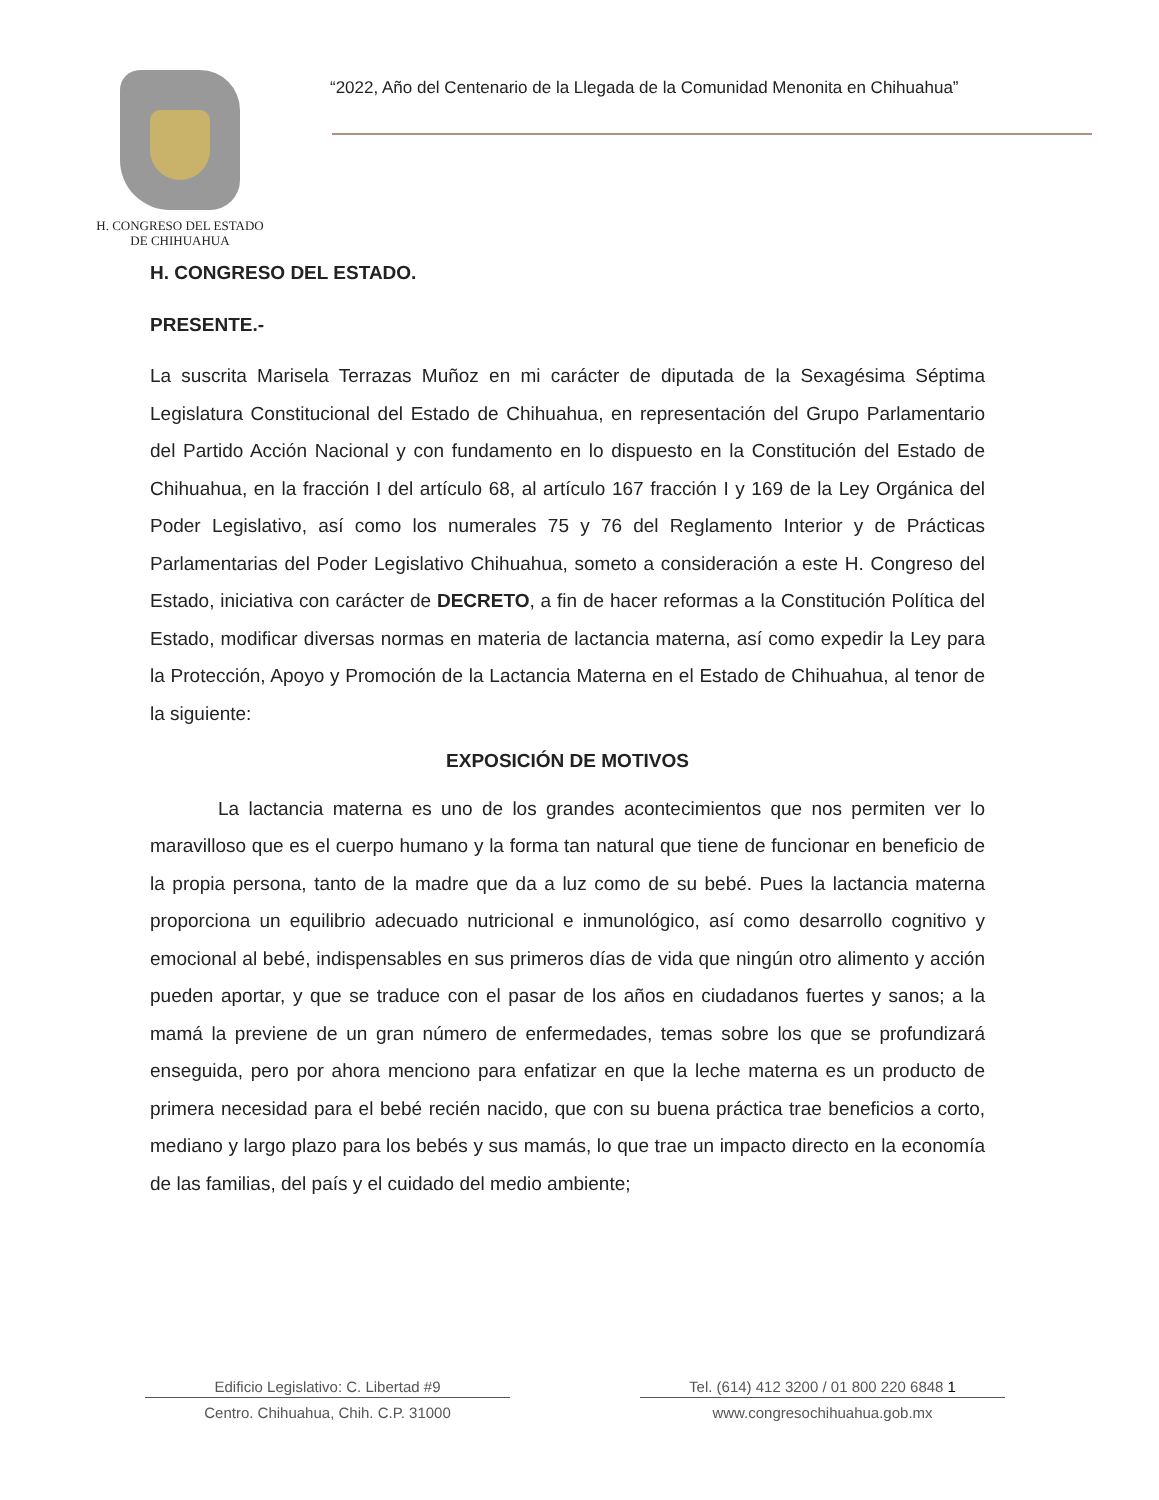H. CONGRESO DEL ESTADO
DE CHIHUAHUA
“2022, Año del Centenario de la Llegada de la Comunidad Menonita en Chihuahua”
H. CONGRESO DEL ESTADO.
PRESENTE.-
La suscrita Marisela Terrazas Muñoz en mi carácter de diputada de la Sexagésima Séptima Legislatura Constitucional del Estado de Chihuahua, en representación del Grupo Parlamentario del Partido Acción Nacional y con fundamento en lo dispuesto en la Constitución del Estado de Chihuahua, en la fracción I del artículo 68, al artículo 167 fracción I y 169 de la Ley Orgánica del Poder Legislativo, así como los numerales 75 y 76 del Reglamento Interior y de Prácticas Parlamentarias del Poder Legislativo Chihuahua, someto a consideración a este H. Congreso del Estado, iniciativa con carácter de DECRETO, a fin de hacer reformas a la Constitución Política del Estado, modificar diversas normas en materia de lactancia materna, así como expedir la Ley para la Protección, Apoyo y Promoción de la Lactancia Materna en el Estado de Chihuahua, al tenor de la siguiente:
EXPOSICIÓN DE MOTIVOS
La lactancia materna es uno de los grandes acontecimientos que nos permiten ver lo maravilloso que es el cuerpo humano y la forma tan natural que tiene de funcionar en beneficio de la propia persona, tanto de la madre que da a luz como de su bebé. Pues la lactancia materna proporciona un equilibrio adecuado nutricional e inmunológico, así como desarrollo cognitivo y emocional al bebé, indispensables en sus primeros días de vida que ningún otro alimento y acción pueden aportar, y que se traduce con el pasar de los años en ciudadanos fuertes y sanos; a la mamá la previene de un gran número de enfermedades, temas sobre los que se profundizará enseguida, pero por ahora menciono para enfatizar en que la leche materna es un producto de primera necesidad para el bebé recién nacido, que con su buena práctica trae beneficios a corto, mediano y largo plazo para los bebés y sus mamás, lo que trae un impacto directo en la economía de las familias, del país y el cuidado del medio ambiente;
Edificio Legislativo: C. Libertad #9
Centro. Chihuahua, Chih. C.P. 31000
Tel. (614) 412 3200 / 01 800 220 6848 1
www.congresochihuahua.gob.mx